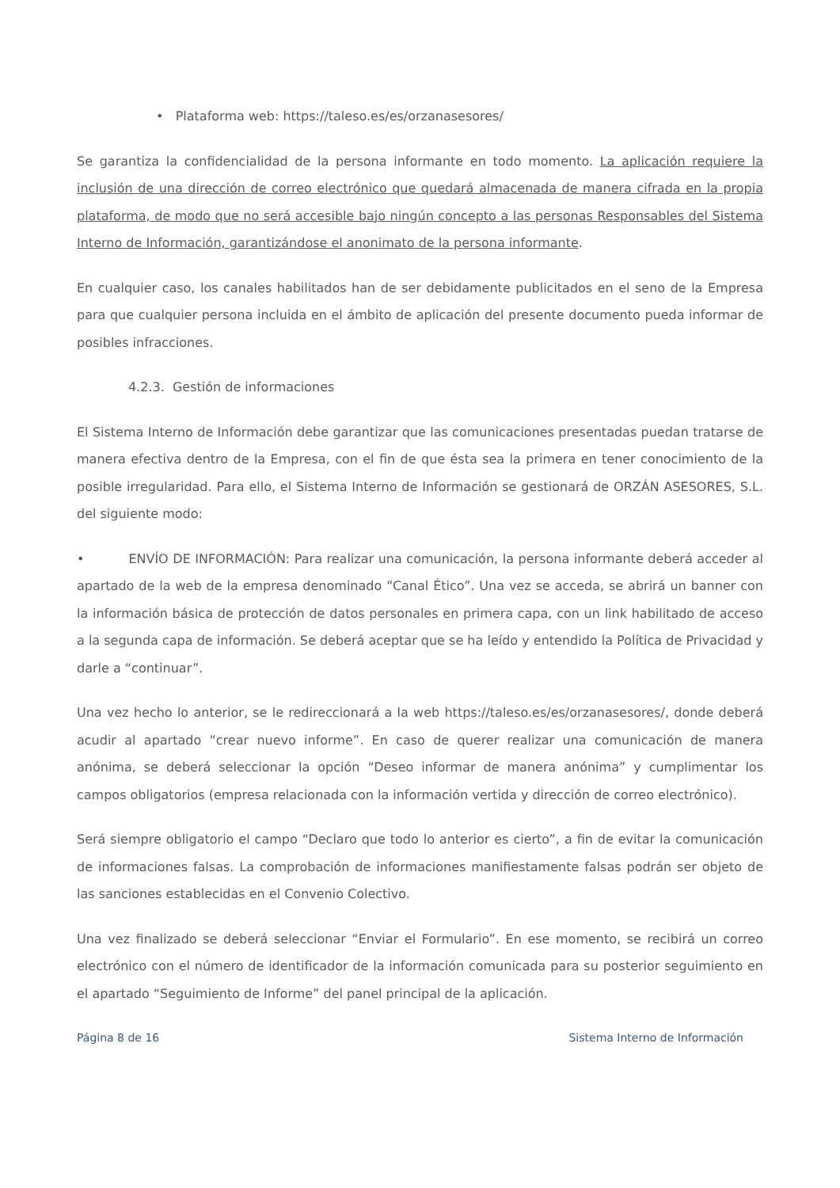• Plataforma web: https://taleso.es/es/orzanasesores/
Se garantiza la confidencialidad de la persona informante en todo momento. La aplicación requiere la inclusión de una dirección de correo electrónico que quedará almacenada de manera cifrada en la propia plataforma, de modo que no será accesible bajo ningún concepto a las personas Responsables del Sistema Interno de Información, garantizándose el anonimato de la persona informante.
En cualquier caso, los canales habilitados han de ser debidamente publicitados en el seno de la Empresa para que cualquier persona incluida en el ámbito de aplicación del presente documento pueda informar de posibles infracciones.
4.2.3. Gestión de informaciones
El Sistema Interno de Información debe garantizar que las comunicaciones presentadas puedan tratarse de manera efectiva dentro de la Empresa, con el fin de que ésta sea la primera en tener conocimiento de la posible irregularidad. Para ello, el Sistema Interno de Información se gestionará de ORZÁN ASESORES, S.L. del siguiente modo:
• ENVÍO DE INFORMACIÓN: Para realizar una comunicación, la persona informante deberá acceder al apartado de la web de la empresa denominado “Canal Ético”. Una vez se acceda, se abrirá un banner con la información básica de protección de datos personales en primera capa, con un link habilitado de acceso a la segunda capa de información. Se deberá aceptar que se ha leído y entendido la Política de Privacidad y darle a “continuar”.
Una vez hecho lo anterior, se le redireccionará a la web https://taleso.es/es/orzanasesores/, donde deberá acudir al apartado “crear nuevo informe”. En caso de querer realizar una comunicación de manera anónima, se deberá seleccionar la opción “Deseo informar de manera anónima” y cumplimentar los campos obligatorios (empresa relacionada con la información vertida y dirección de correo electrónico).
Será siempre obligatorio el campo “Declaro que todo lo anterior es cierto”, a fin de evitar la comunicación de informaciones falsas. La comprobación de informaciones manifiestamente falsas podrán ser objeto de las sanciones establecidas en el Convenio Colectivo.
Una vez finalizado se deberá seleccionar “Enviar el Formulario”. En ese momento, se recibirá un correo electrónico con el número de identificador de la información comunicada para su posterior seguimiento en el apartado “Seguimiento de Informe” del panel principal de la aplicación.
Página 8 de 16 Sistema Interno de Información